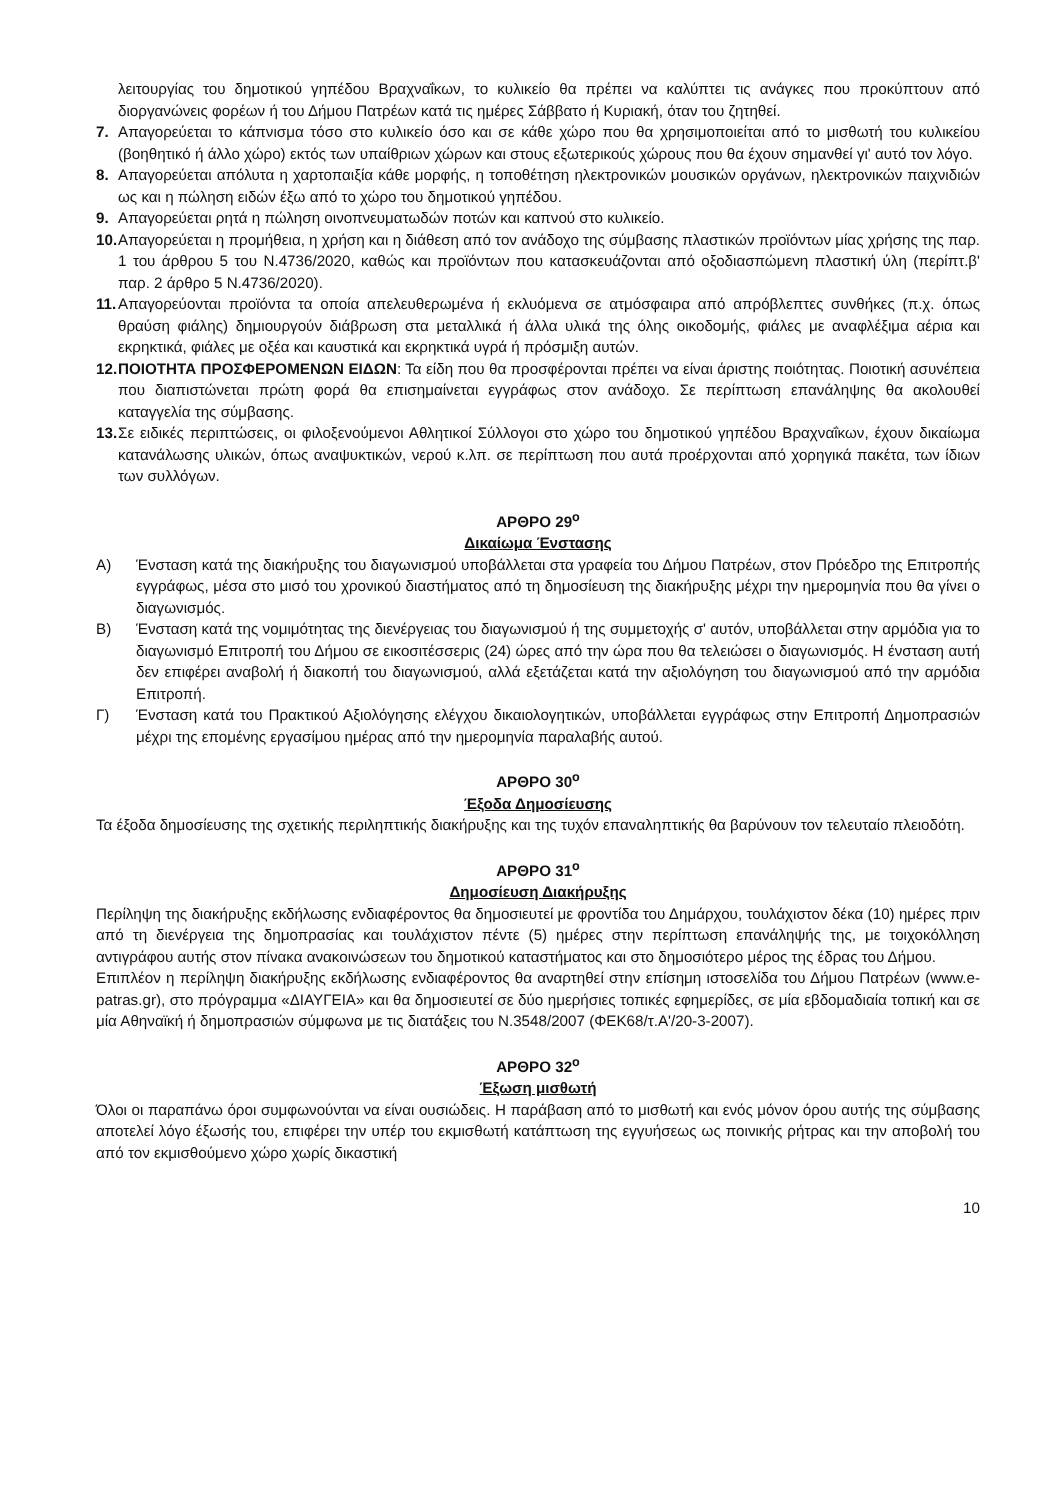λειτουργίας του δημοτικού γηπέδου Βραχναΐκων, το κυλικείο θα πρέπει να καλύπτει τις ανάγκες που προκύπτουν από διοργανώνεις φορέων ή του Δήμου Πατρέων κατά τις ημέρες Σάββατο ή Κυριακή, όταν του ζητηθεί.
7. Απαγορεύεται το κάπνισμα τόσο στο κυλικείο όσο και σε κάθε χώρο που θα χρησιμοποιείται από το μισθωτή του κυλικείου (βοηθητικό ή άλλο χώρο) εκτός των υπαίθριων χώρων και στους εξωτερικούς χώρους που θα έχουν σημανθεί γι' αυτό τον λόγο.
8. Απαγορεύεται απόλυτα η χαρτοπαιξία κάθε μορφής, η τοποθέτηση ηλεκτρονικών μουσικών οργάνων, ηλεκτρονικών παιχνιδιών ως και η πώληση ειδών έξω από το χώρο του δημοτικού γηπέδου.
9. Απαγορεύεται ρητά η πώληση οινοπνευματωδών ποτών και καπνού στο κυλικείο.
10. Απαγορεύεται η προμήθεια, η χρήση και η διάθεση από τον ανάδοχο της σύμβασης πλαστικών προϊόντων μίας χρήσης της παρ. 1 του άρθρου 5 του Ν.4736/2020, καθώς και προϊόντων που κατασκευάζονται από οξοδιασπώμενη πλαστική ύλη (περίπτ.β' παρ. 2 άρθρο 5 Ν.4736/2020).
11. Απαγορεύονται προϊόντα τα οποία απελευθερωμένα ή εκλυόμενα σε ατμόσφαιρα από απρόβλεπτες συνθήκες (π.χ. όπως θραύση φιάλης) δημιουργούν διάβρωση στα μεταλλικά ή άλλα υλικά της όλης οικοδομής, φιάλες με αναφλέξιμα αέρια και εκρηκτικά, φιάλες με οξέα και καυστικά και εκρηκτικά υγρά ή πρόσμιξη αυτών.
12. ΠΟΙΟΤΗΤΑ ΠΡΟΣΦΕΡΟΜΕΝΩΝ ΕΙΔΩΝ: Τα είδη που θα προσφέρονται πρέπει να είναι άριστης ποιότητας. Ποιοτική ασυνέπεια που διαπιστώνεται πρώτη φορά θα επισημαίνεται εγγράφως στον ανάδοχο. Σε περίπτωση επανάληψης θα ακολουθεί καταγγελία της σύμβασης.
13. Σε ειδικές περιπτώσεις, οι φιλοξενούμενοι Αθλητικοί Σύλλογοι στο χώρο του δημοτικού γηπέδου Βραχναΐκων, έχουν δικαίωμα κατανάλωσης υλικών, όπως αναψυκτικών, νερού κ.λπ. σε περίπτωση που αυτά προέρχονται από χορηγικά πακέτα, των ίδιων των συλλόγων.
ΑΡΘΡΟ 29<sup>ο</sup>
Δικαίωμα Ένστασης
Α) Ένσταση κατά της διακήρυξης του διαγωνισμού υποβάλλεται στα γραφεία του Δήμου Πατρέων, στον Πρόεδρο της Επιτροπής εγγράφως, μέσα στο μισό του χρονικού διαστήματος από τη δημοσίευση της διακήρυξης μέχρι την ημερομηνία που θα γίνει ο διαγωνισμός.
Β) Ένσταση κατά της νομιμότητας της διενέργειας του διαγωνισμού ή της συμμετοχής σ' αυτόν, υποβάλλεται στην αρμόδια για το διαγωνισμό Επιτροπή του Δήμου σε εικοσιτέσσερις (24) ώρες από την ώρα που θα τελειώσει ο διαγωνισμός. Η ένσταση αυτή δεν επιφέρει αναβολή ή διακοπή του διαγωνισμού, αλλά εξετάζεται κατά την αξιολόγηση του διαγωνισμού από την αρμόδια Επιτροπή.
Γ) Ένσταση κατά του Πρακτικού Αξιολόγησης ελέγχου δικαιολογητικών, υποβάλλεται εγγράφως στην Επιτροπή Δημοπρασιών μέχρι της επομένης εργασίμου ημέρας από την ημερομηνία παραλαβής αυτού.
ΑΡΘΡΟ 30<sup>ο</sup>
Έξοδα Δημοσίευσης
Τα έξοδα δημοσίευσης της σχετικής περιληπτικής διακήρυξης και της τυχόν επαναληπτικής θα βαρύνουν τον τελευταίο πλειοδότη.
ΑΡΘΡΟ 31<sup>ο</sup>
Δημοσίευση Διακήρυξης
Περίληψη της διακήρυξης εκδήλωσης ενδιαφέροντος θα δημοσιευτεί με φροντίδα του Δημάρχου, τουλάχιστον δέκα (10) ημέρες πριν από τη διενέργεια της δημοπρασίας και τουλάχιστον πέντε (5) ημέρες στην περίπτωση επανάληψής της, με τοιχοκόλληση αντιγράφου αυτής στον πίνακα ανακοινώσεων του δημοτικού καταστήματος και στο δημοσιότερο μέρος της έδρας του Δήμου.
Επιπλέον η περίληψη διακήρυξης εκδήλωσης ενδιαφέροντος θα αναρτηθεί στην επίσημη ιστοσελίδα του Δήμου Πατρέων (www.e-patras.gr), στο πρόγραμμα «ΔΙΑΥΓΕΙΑ» και θα δημοσιευτεί σε δύο ημερήσιες τοπικές εφημερίδες, σε μία εβδομαδιαία τοπική και σε μία Αθηναϊκή ή δημοπρασιών σύμφωνα με τις διατάξεις του Ν.3548/2007 (ΦΕΚ68/τ.Α'/20-3-2007).
ΑΡΘΡΟ 32<sup>ο</sup>
Έξωση μισθωτή
Όλοι οι παραπάνω όροι συμφωνούνται να είναι ουσιώδεις. Η παράβαση από το μισθωτή και ενός μόνον όρου αυτής της σύμβασης αποτελεί λόγο έξωσής του, επιφέρει την υπέρ του εκμισθωτή κατάπτωση της εγγυήσεως ως ποινικής ρήτρας και την αποβολή του από τον εκμισθούμενο χώρο χωρίς δικαστική
10